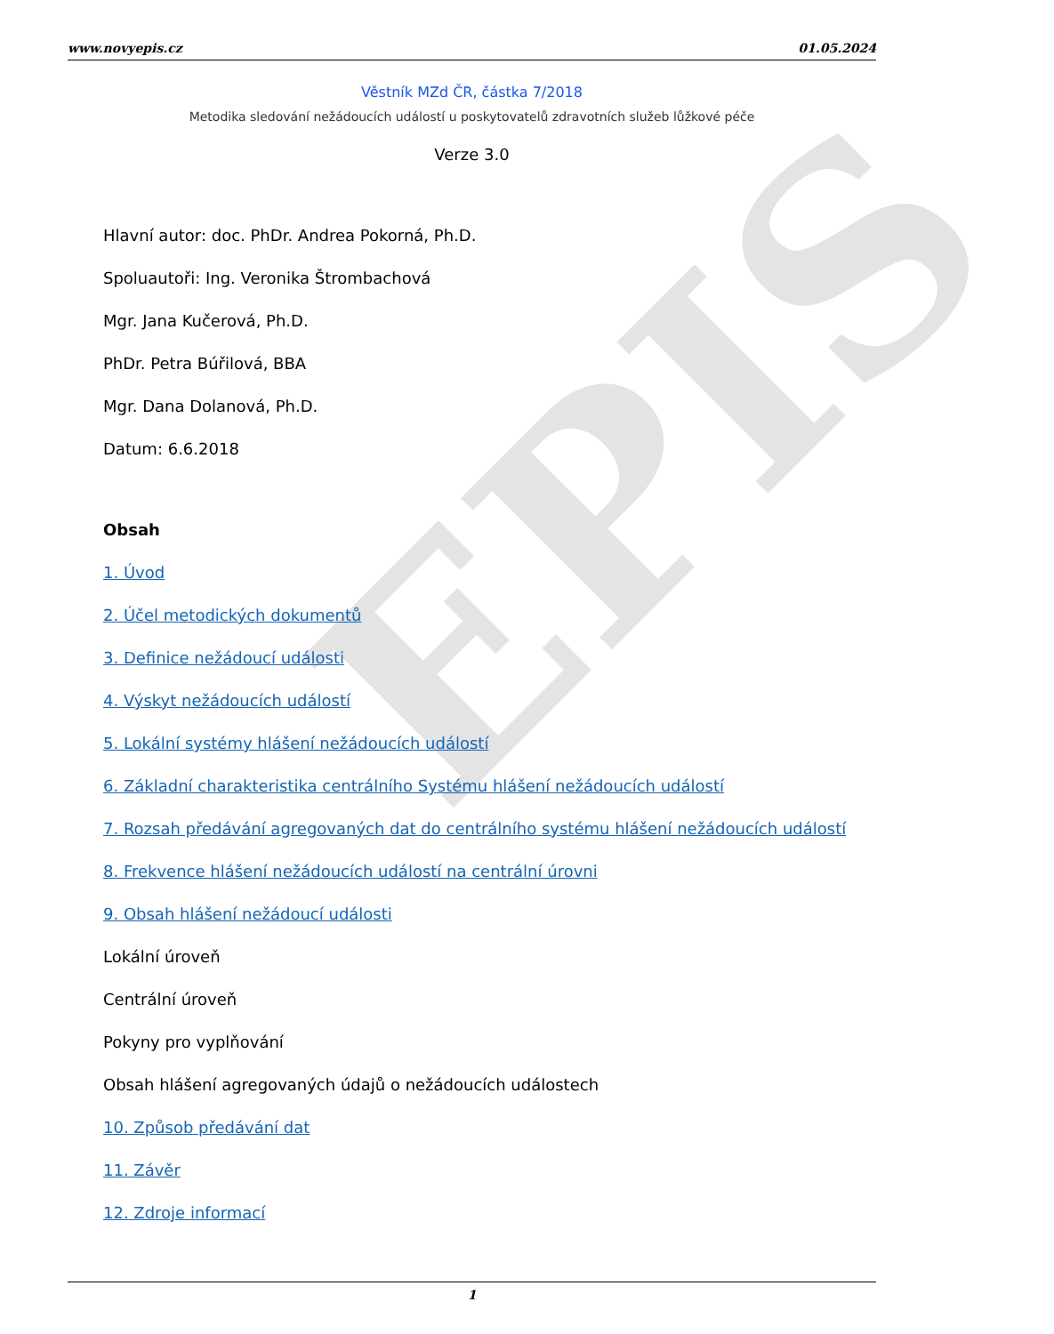EPIS
www.novyepis.cz 01.05.2024
Věstník MZd ČR, částka 7/2018
Metodika sledování nežádoucích událostí u poskytovatelů zdravotních služeb lůžkové péče
Verze 3.0
Hlavní autor: doc. PhDr. Andrea Pokorná, Ph.D.
Spoluautoři: Ing. Veronika Štrombachová
Mgr. Jana Kučerová, Ph.D.
PhDr. Petra Búřilová, BBA
Mgr. Dana Dolanová, Ph.D.
Datum: 6.6.2018
Obsah
1. Úvod
2. Účel metodických dokumentů
3. Definice nežádoucí události
4. Výskyt nežádoucích událostí
5. Lokální systémy hlášení nežádoucích událostí
6. Základní charakteristika centrálního Systému hlášení nežádoucích událostí
7. Rozsah předávání agregovaných dat do centrálního systému hlášení nežádoucích událostí
8. Frekvence hlášení nežádoucích událostí na centrální úrovni
9. Obsah hlášení nežádoucí události
Lokální úroveň
Centrální úroveň
Pokyny pro vyplňování
Obsah hlášení agregovaných údajů o nežádoucích událostech
10. Způsob předávání dat
11. Závěr
12. Zdroje informací
1